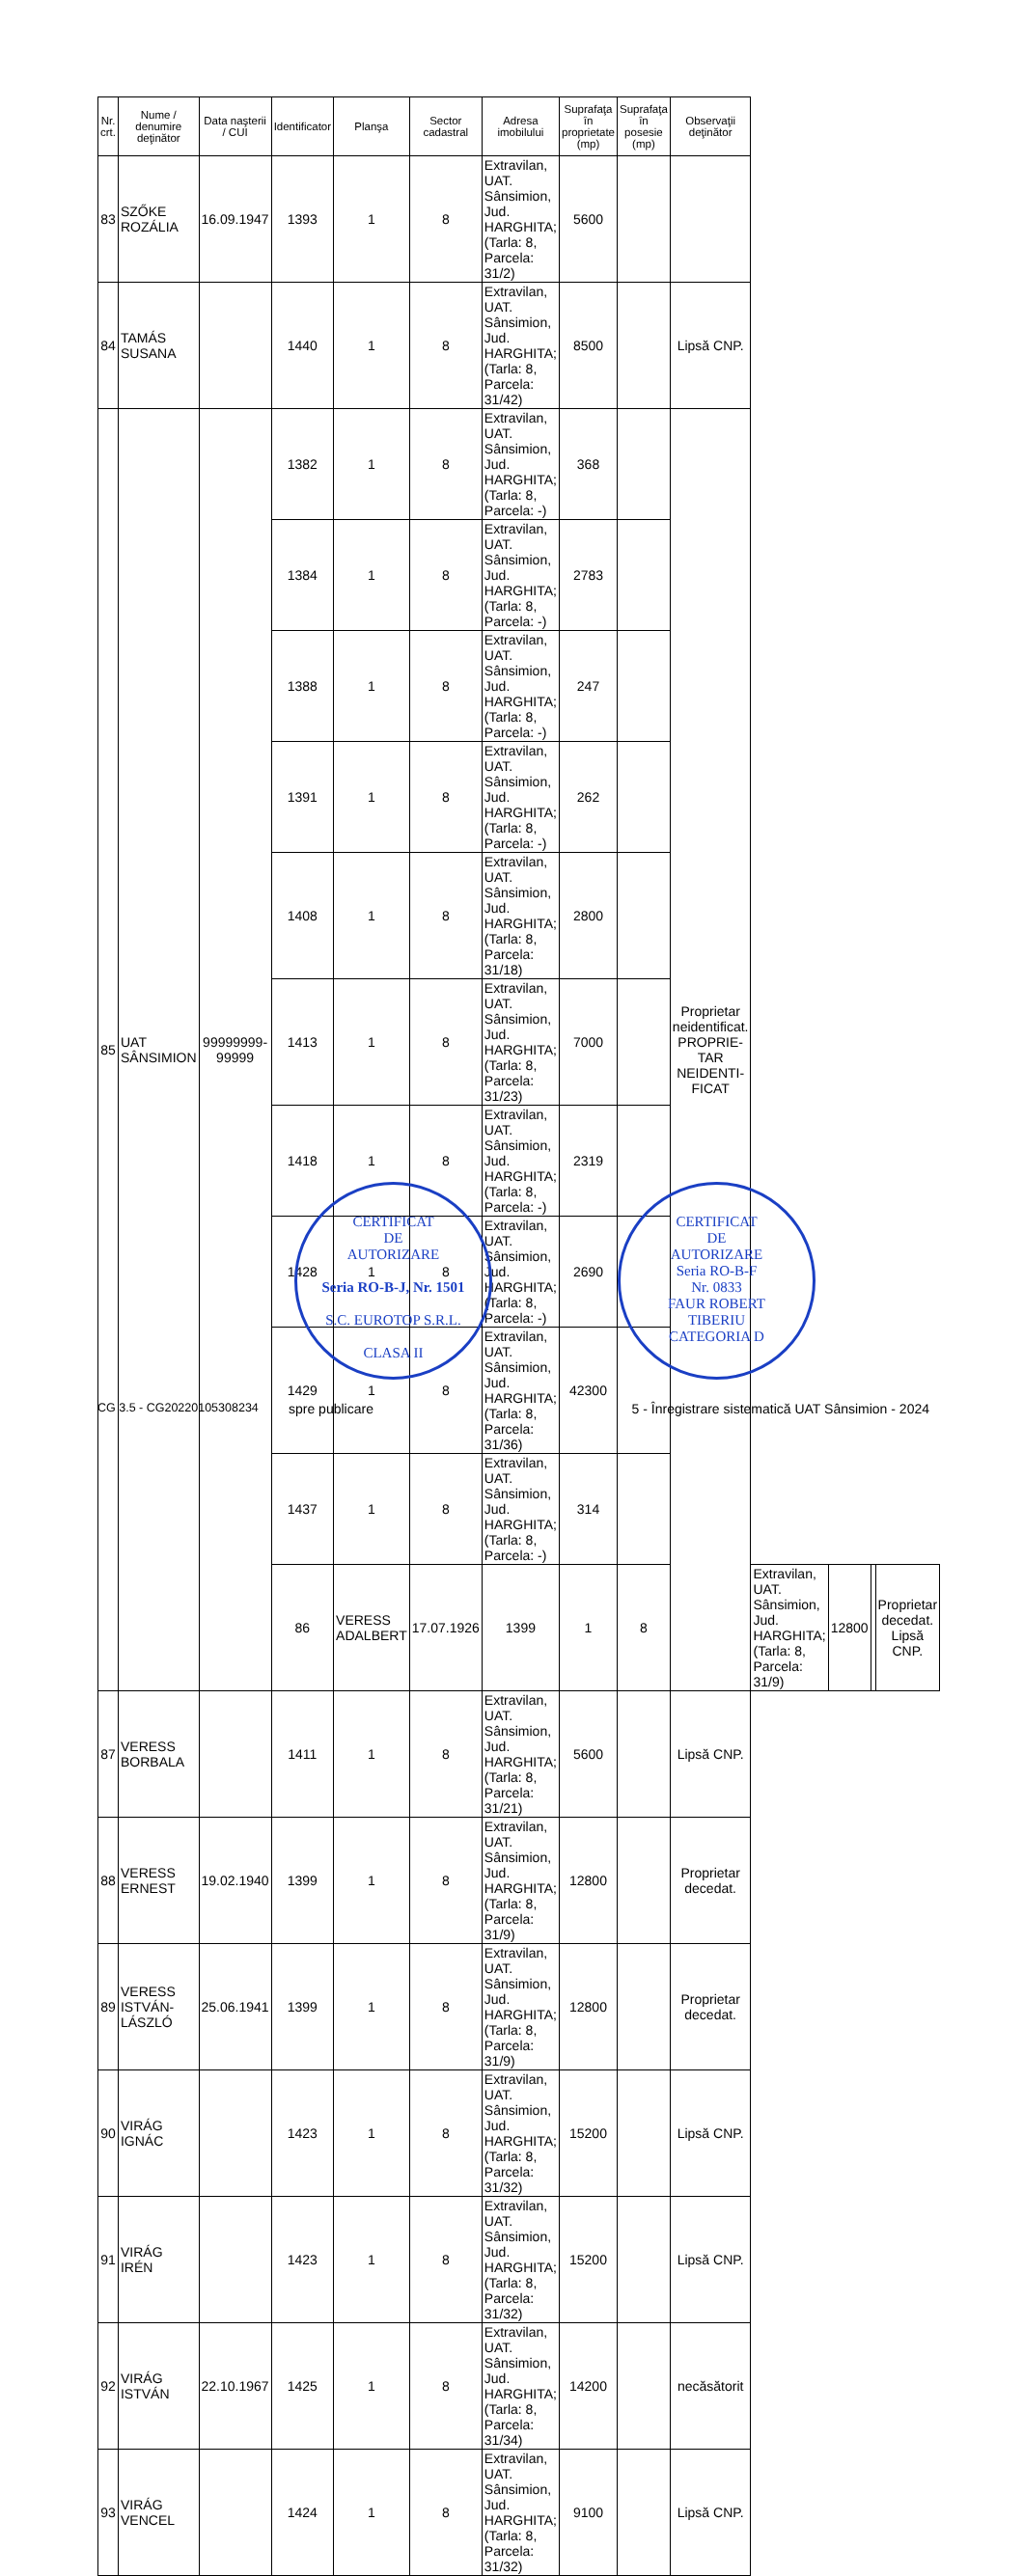| Nr. crt. | Nume / denumire deţinător | Data naşterii / CUI | Identificator | Planşa | Sector cadastral | Adresa imobilului | Suprafaţa în proprietate (mp) | Suprafaţa în posesie (mp) | Observaţii deţinător | | | | |
| --- | --- | --- | --- | --- | --- | --- | --- | --- | --- | --- | --- | --- | --- |
| 83 | SZŐKE ROZÁLIA | 16.09.1947 | 1393 | 1 | 8 | Extravilan, UAT. Sânsimion, Jud. HARGHITA; (Tarla: 8, Parcela: 31/2) | 5600 | | | | | | |
| 84 | TAMÁS SUSANA | | 1440 | 1 | 8 | Extravilan, UAT. Sânsimion, Jud. HARGHITA; (Tarla: 8, Parcela: 31/42) | 8500 | | Lipsă CNP. | | | | |
| 85 | UAT SÂNSIMION | 99999999-99999 | 1382 | 1 | 8 | Extravilan, UAT. Sânsimion, Jud. HARGHITA; (Tarla: 8, Parcela: -) | 368 | | Proprietar neidentificat. PROPRIE-TAR NEIDENTI-FICAT | | | | |
| | | | 1384 | 1 | 8 | Extravilan, UAT. Sânsimion, Jud. HARGHITA; (Tarla: 8, Parcela: -) | 2783 | | | | | | |
| | | | 1388 | 1 | 8 | Extravilan, UAT. Sânsimion, Jud. HARGHITA; (Tarla: 8, Parcela: -) | 247 | | | | | | |
| | | | 1391 | 1 | 8 | Extravilan, UAT. Sânsimion, Jud. HARGHITA; (Tarla: 8, Parcela: -) | 262 | | | | | | |
| | | | 1408 | 1 | 8 | Extravilan, UAT. Sânsimion, Jud. HARGHITA; (Tarla: 8, Parcela: 31/18) | 2800 | | | | | | |
| | | | 1413 | 1 | 8 | Extravilan, UAT. Sânsimion, Jud. HARGHITA; (Tarla: 8, Parcela: 31/23) | 7000 | | | | | | |
| | | | 1418 | 1 | 8 | Extravilan, UAT. Sânsimion, Jud. HARGHITA; (Tarla: 8, Parcela: -) | 2319 | | | | | | |
| | | | 1428 | 1 | 8 | Extravilan, UAT. Sânsimion, Jud. HARGHITA; (Tarla: 8, Parcela: -) | 2690 | | | | | | |
| | | | 1429 | 1 | 8 | Extravilan, UAT. Sânsimion, Jud. HARGHITA; (Tarla: 8, Parcela: 31/36) | 42300 | | | | | | |
| | | | 1437 | 1 | 8 | Extravilan, UAT. Sânsimion, Jud. HARGHITA; (Tarla: 8, Parcela: -) | 314 | | | | | | |
| | | | 86 | VERESS ADALBERT | 17.07.1926 | 1399 | 1 | 8 | | Extravilan, UAT. Sânsimion, Jud. HARGHITA; (Tarla: 8, Parcela: 31/9) | 12800 | | Proprietar decedat. Lipsă CNP. |
| 87 | VERESS BORBALA | | 1411 | 1 | 8 | Extravilan, UAT. Sânsimion, Jud. HARGHITA; (Tarla: 8, Parcela: 31/21) | 5600 | | Lipsă CNP. | | | | |
| 88 | VERESS ERNEST | 19.02.1940 | 1399 | 1 | 8 | Extravilan, UAT. Sânsimion, Jud. HARGHITA; (Tarla: 8, Parcela: 31/9) | 12800 | | Proprietar decedat. | | | | |
| 89 | VERESS ISTVÁN-LÁSZLÓ | 25.06.1941 | 1399 | 1 | 8 | Extravilan, UAT. Sânsimion, Jud. HARGHITA; (Tarla: 8, Parcela: 31/9) | 12800 | | Proprietar decedat. | | | | |
| 90 | VIRÁG IGNÁC | | 1423 | 1 | 8 | Extravilan, UAT. Sânsimion, Jud. HARGHITA; (Tarla: 8, Parcela: 31/32) | 15200 | | Lipsă CNP. | | | | |
| 91 | VIRÁG IRÉN | | 1423 | 1 | 8 | Extravilan, UAT. Sânsimion, Jud. HARGHITA; (Tarla: 8, Parcela: 31/32) | 15200 | | Lipsă CNP. | | | | |
| 92 | VIRÁG ISTVÁN | 22.10.1967 | 1425 | 1 | 8 | Extravilan, UAT. Sânsimion, Jud. HARGHITA; (Tarla: 8, Parcela: 31/34) | 14200 | | necăsătorit | | | | |
| 93 | VIRÁG VENCEL | | 1424 | 1 | 8 | Extravilan, UAT. Sânsimion, Jud. HARGHITA; (Tarla: 8, Parcela: 31/32) | 9100 | | Lipsă CNP. | | | | |
CERTIFICAT
DE
AUTORIZARE
Seria RO-B-J, Nr. 1501
S.C. EUROTOP S.R.L.
CLASA II
CERTIFICAT
DE
AUTORIZARE
Seria RO-B-F
Nr. 0833
FAUR ROBERT
TIBERIU
CATEGORIA D
CG 3.5 - CG20220105308234 spre publicare 5 - Înregistrare sistematică UAT Sânsimion - 2024